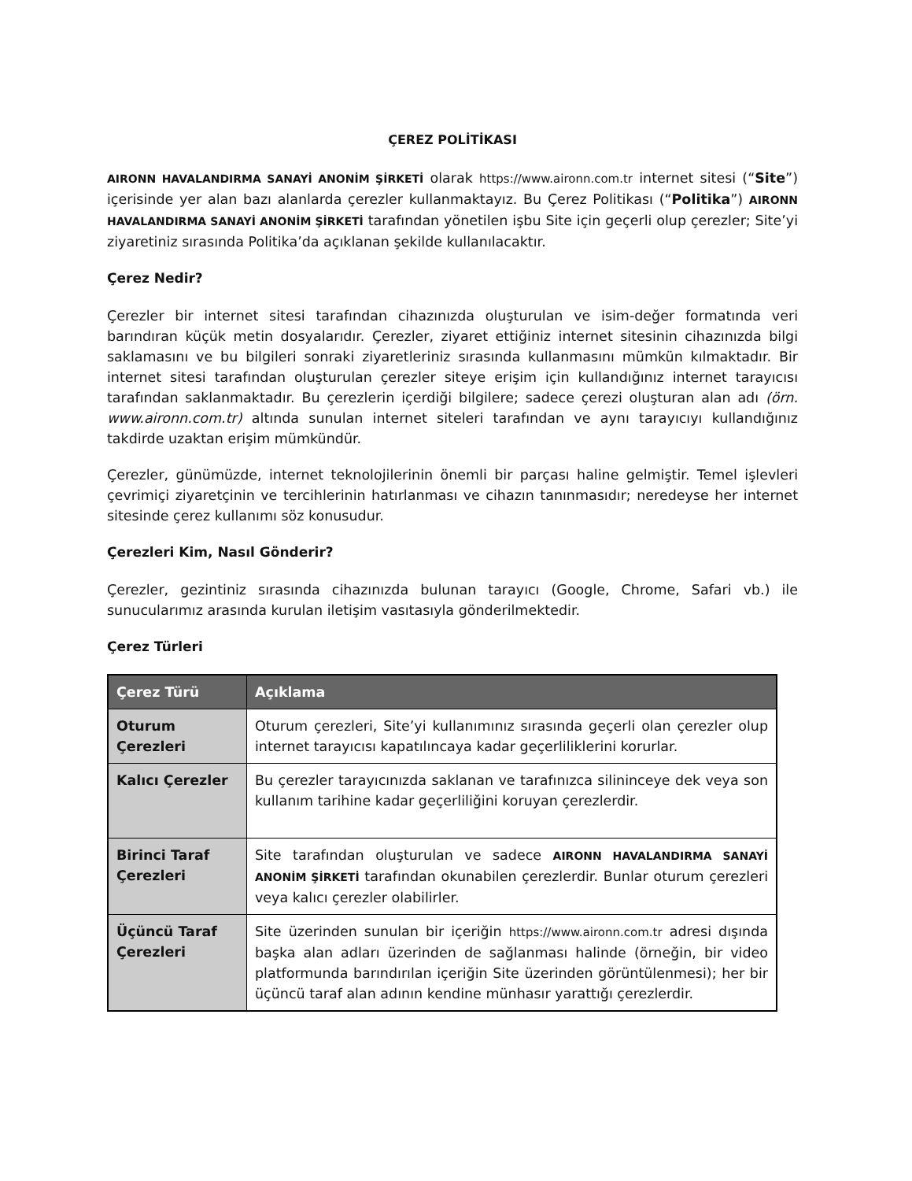ÇEREZ POLİTİKASI
AIRONN HAVALANDIRMA SANAYİ ANONİM ŞİRKETİ olarak https://www.aironn.com.tr internet sitesi (“Site”) içerisinde yer alan bazı alanlarda çerezler kullanmaktayız. Bu Çerez Politikası (“Politika”) AIRONN HAVALANDIRMA SANAYİ ANONİM ŞİRKETİ tarafından yönetilen işbu Site için geçerli olup çerezler; Site’yi ziyaretiniz sırasında Politika’da açıklanan şekilde kullanılacaktır.
Çerez Nedir?
Çerezler bir internet sitesi tarafından cihazınızda oluşturulan ve isim-değer formatında veri barındıran küçük metin dosyalarıdır. Çerezler, ziyaret ettiğiniz internet sitesinin cihazınızda bilgi saklamasını ve bu bilgileri sonraki ziyaretleriniz sırasında kullanmasını mümkün kılmaktadır. Bir internet sitesi tarafından oluşturulan çerezler siteye erişim için kullandığınız internet tarayıcısı tarafından saklanmaktadır. Bu çerezlerin içerdiği bilgilere; sadece çerezi oluşturan alan adı (örn. www.aironn.com.tr) altında sunulan internet siteleri tarafından ve aynı tarayıcıyı kullandığınız takdirde uzaktan erişim mümkündür.
Çerezler, günümüzde, internet teknolojilerinin önemli bir parçası haline gelmiştir. Temel işlevleri çevrimiçi ziyaretçinin ve tercihlerinin hatırlanması ve cihazın tanınmasıdır; neredeyse her internet sitesinde çerez kullanımı söz konusudur.
Çerezleri Kim, Nasıl Gönderir?
Çerezler, gezintiniz sırasında cihazınızda bulunan tarayıcı (Google, Chrome, Safari vb.) ile sunucularımız arasında kurulan iletişim vasıtasıyla gönderilmektedir.
Çerez Türleri
| Çerez Türü | Açıklama |
| --- | --- |
| Oturum Çerezleri | Oturum çerezleri, Site’yi kullanımınız sırasında geçerli olan çerezler olup internet tarayıcısı kapatılıncaya kadar geçerliliklerini korurlar. |
| Kalıcı Çerezler | Bu çerezler tarayıcınızda saklanan ve tarafınızca silininceye dek veya son kullanım tarihine kadar geçerliliğini koruyan çerezlerdir. |
| Birinci Taraf Çerezleri | Site tarafından oluşturulan ve sadece AIRONN HAVALANDIRMA SANAYİ ANONİM ŞİRKETİ tarafından okunabilen çerezlerdir. Bunlar oturum çerezleri veya kalıcı çerezler olabilirler. |
| Üçüncü Taraf Çerezleri | Site üzerinden sunulan bir içeriğin https://www.aironn.com.tr adresi dışında başka alan adları üzerinden de sağlanması halinde (örneğin, bir video platformunda barındırılan içeriğin Site üzerinden görüntülenmesi); her bir üçüncü taraf alan adının kendine münhasır yarattığı çerezlerdir. |